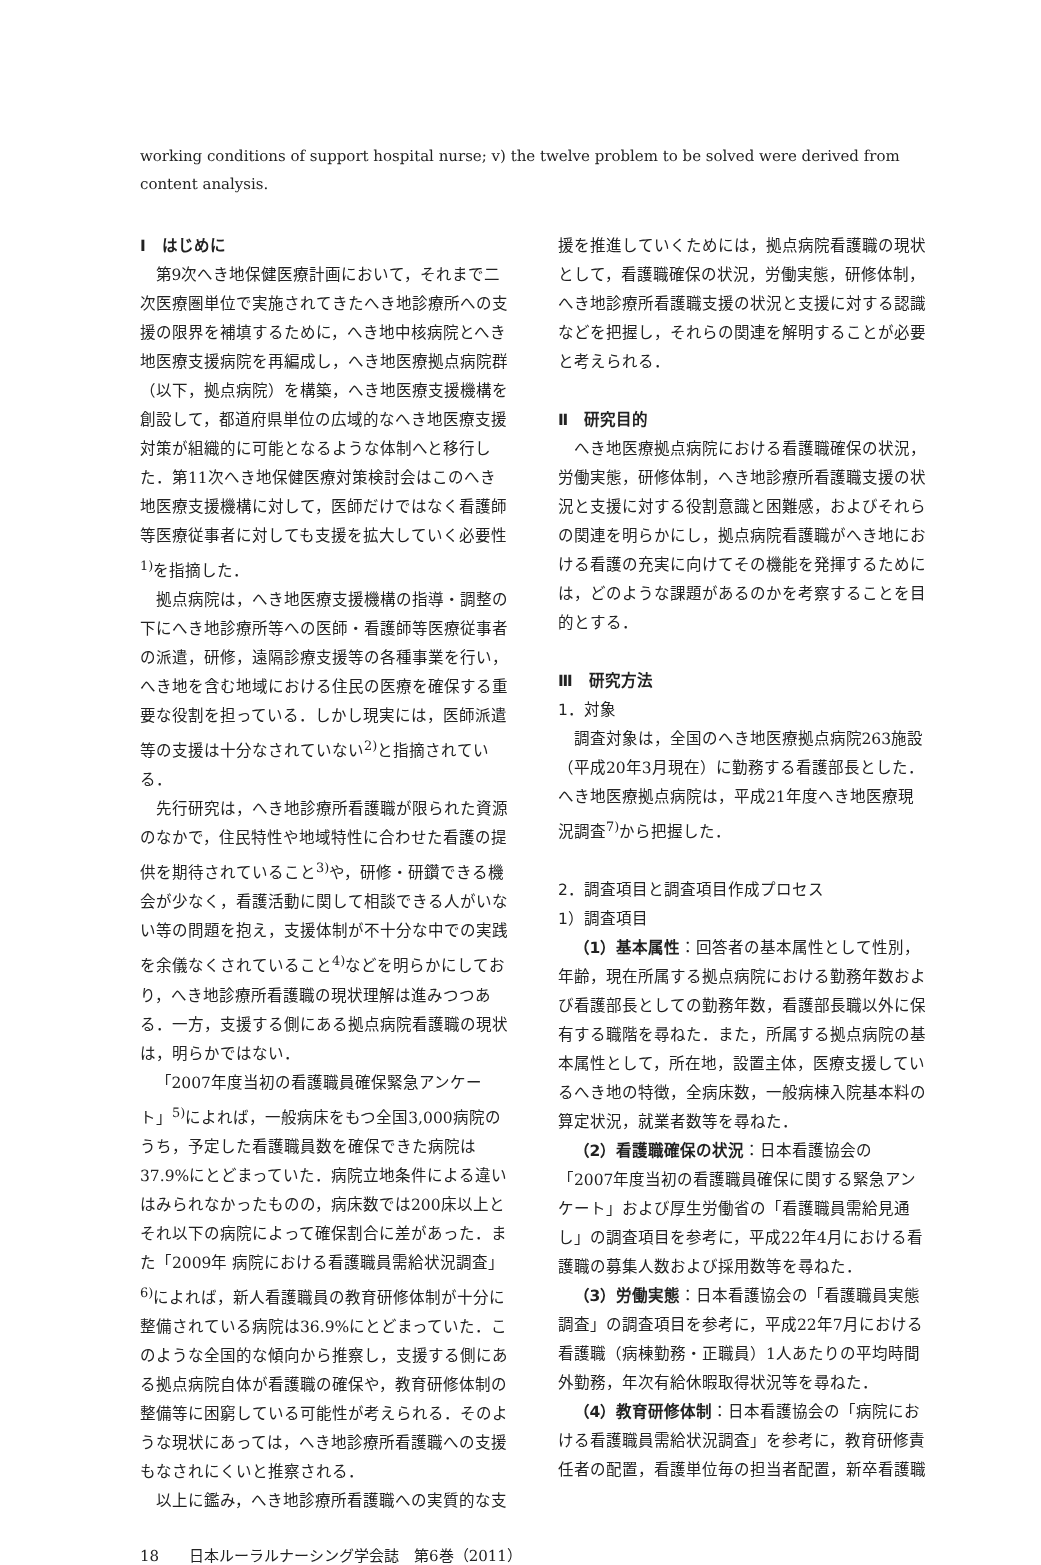working conditions of support hospital nurse; v) the twelve problem to be solved were derived from content analysis.
Ⅰ　はじめに
第9次へき地保健医療計画において，それまで二次医療圏単位で実施されてきたへき地診療所への支援の限界を補填するために，へき地中核病院とへき地医療支援病院を再編成し，へき地医療拠点病院群（以下，拠点病院）を構築，へき地医療支援機構を創設して，都道府県単位の広域的なへき地医療支援対策が組織的に可能となるような体制へと移行した．第11次へき地保健医療対策検討会はこのへき地医療支援機構に対して，医師だけではなく看護師等医療従事者に対しても支援を拡大していく必要性<sup>1)</sup>を指摘した．
拠点病院は，へき地医療支援機構の指導・調整の下にへき地診療所等への医師・看護師等医療従事者の派遣，研修，遠隔診療支援等の各種事業を行い，へき地を含む地域における住民の医療を確保する重要な役割を担っている．しかし現実には，医師派遣等の支援は十分なされていない<sup>2)</sup>と指摘されている．
先行研究は，へき地診療所看護職が限られた資源のなかで，住民特性や地域特性に合わせた看護の提供を期待されていること<sup>3)</sup>や，研修・研鑽できる機会が少なく，看護活動に関して相談できる人がいない等の問題を抱え，支援体制が不十分な中での実践を余儀なくされていること<sup>4)</sup>などを明らかにしており，へき地診療所看護職の現状理解は進みつつある．一方，支援する側にある拠点病院看護職の現状は，明らかではない．
「2007年度当初の看護職員確保緊急アンケート」<sup>5)</sup>によれば，一般病床をもつ全国3,000病院のうち，予定した看護職員数を確保できた病院は37.9%にとどまっていた．病院立地条件による違いはみられなかったものの，病床数では200床以上とそれ以下の病院によって確保割合に差があった．また「2009年 病院における看護職員需給状況調査」<sup>6)</sup>によれば，新人看護職員の教育研修体制が十分に整備されている病院は36.9%にとどまっていた．このような全国的な傾向から推察し，支援する側にある拠点病院自体が看護職の確保や，教育研修体制の整備等に困窮している可能性が考えられる．そのような現状にあっては，へき地診療所看護職への支援もなされにくいと推察される．
以上に鑑み，へき地診療所看護職への実質的な支
援を推進していくためには，拠点病院看護職の現状として，看護職確保の状況，労働実態，研修体制，へき地診療所看護職支援の状況と支援に対する認識などを把握し，それらの関連を解明することが必要と考えられる．
Ⅱ　研究目的
へき地医療拠点病院における看護職確保の状況，労働実態，研修体制，へき地診療所看護職支援の状況と支援に対する役割意識と困難感，およびそれらの関連を明らかにし，拠点病院看護職がへき地における看護の充実に向けてその機能を発揮するためには，どのような課題があるのかを考察することを目的とする．
Ⅲ　研究方法
1．対象
調査対象は，全国のへき地医療拠点病院263施設（平成20年3月現在）に勤務する看護部長とした．へき地医療拠点病院は，平成21年度へき地医療現況調査<sup>7)</sup>から把握した．
2．調査項目と調査項目作成プロセス
1）調査項目
（1）基本属性：回答者の基本属性として性別，年齢，現在所属する拠点病院における勤務年数および看護部長としての勤務年数，看護部長職以外に保有する職階を尋ねた．また，所属する拠点病院の基本属性として，所在地，設置主体，医療支援しているへき地の特徴，全病床数，一般病棟入院基本料の算定状況，就業者数等を尋ねた．
（2）看護職確保の状況：日本看護協会の「2007年度当初の看護職員確保に関する緊急アンケート」および厚生労働省の「看護職員需給見通し」の調査項目を参考に，平成22年4月における看護職の募集人数および採用数等を尋ねた．
（3）労働実態：日本看護協会の「看護職員実態調査」の調査項目を参考に，平成22年7月における看護職（病棟勤務・正職員）1人あたりの平均時間外勤務，年次有給休暇取得状況等を尋ねた．
（4）教育研修体制：日本看護協会の「病院における看護職員需給状況調査」を参考に，教育研修責任者の配置，看護単位毎の担当者配置，新卒看護職
18　　日本ルーラルナーシング学会誌　第6巻（2011）